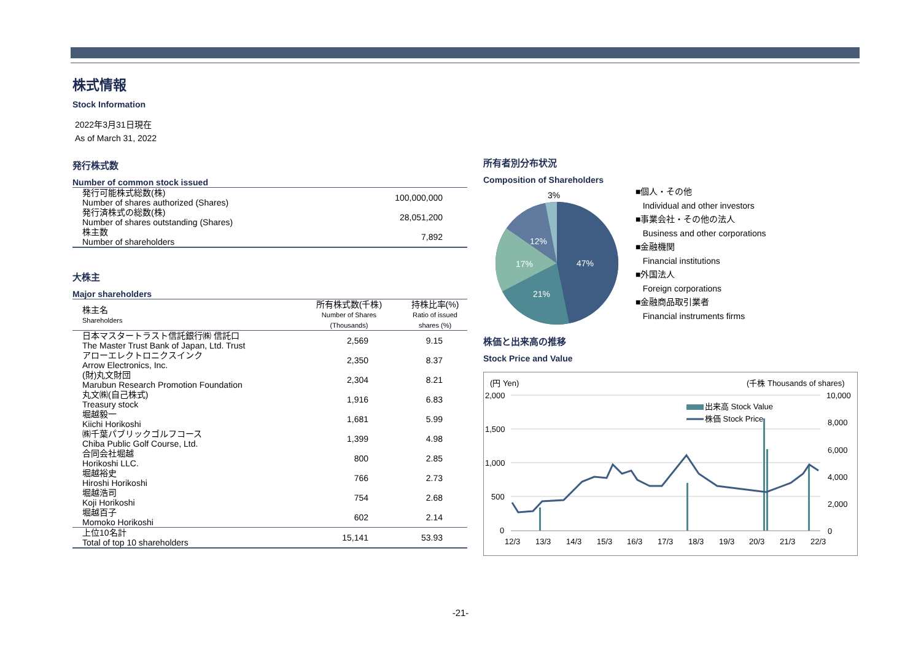株式情報
Stock Information
2022年3月31日現在
As of March 31, 2022
発行株式数
Number of common stock issued
| 発行可能株式総数(株) Number of shares authorized (Shares) | 100,000,000 |
| 発行済株式の総数(株) Number of shares outstanding (Shares) | 28,051,200 |
| 株主数 Number of shareholders | 7,892 |
大株主
Major shareholders
| 株主名 Shareholders | 所有株式数(千株) Number of Shares (Thousands) | 持株比率(%) Ratio of issued shares (%) |
| --- | --- | --- |
| 日本マスタートラスト信託銀行㈱ 信託口 The Master Trust Bank of Japan, Ltd. Trust | 2,569 | 9.15 |
| アローエレクトロニクスインク Arrow Electronics, Inc. | 2,350 | 8.37 |
| (財)丸文財団 Marubun Research Promotion Foundation | 2,304 | 8.21 |
| 丸文㈱(自己株式) Treasury stock | 1,916 | 6.83 |
| 堀越毅一 Kiichi Horikoshi | 1,681 | 5.99 |
| ㈱千葉パブリックゴルフコース Chiba Public Golf Course, Ltd. | 1,399 | 4.98 |
| 合同会社堀越 Horikoshi LLC. | 800 | 2.85 |
| 堀越裕史 Hiroshi Horikoshi | 766 | 2.73 |
| 堀越浩司 Koji Horikoshi | 754 | 2.68 |
| 堀越百子 Momoko Horikoshi | 602 | 2.14 |
| 上位10名計 Total of top 10 shareholders | 15,141 | 53.93 |
所有者別分布状況
Composition of Shareholders
3%
47%
21%
17%
12%
■個人・その他
Individual and other investors
■事業会社・その他の法人
Business and other corporations
■金融機関
Financial institutions
■外国法人
Foreign corporations
■金融商品取引業者
Financial instruments firms
株価と出来高の推移
Stock Price and Value
(円 Yen)
(千株 Thousands of shares)
2,000
1,500
1,000
500
0
10,000
8,000
6,000
4,000
2,000
0
出来高 Stock Value
株価 Stock Price
12/3
13/3
14/3
15/3
16/3
17/3
18/3
19/3
20/3
21/3
22/3
-21-